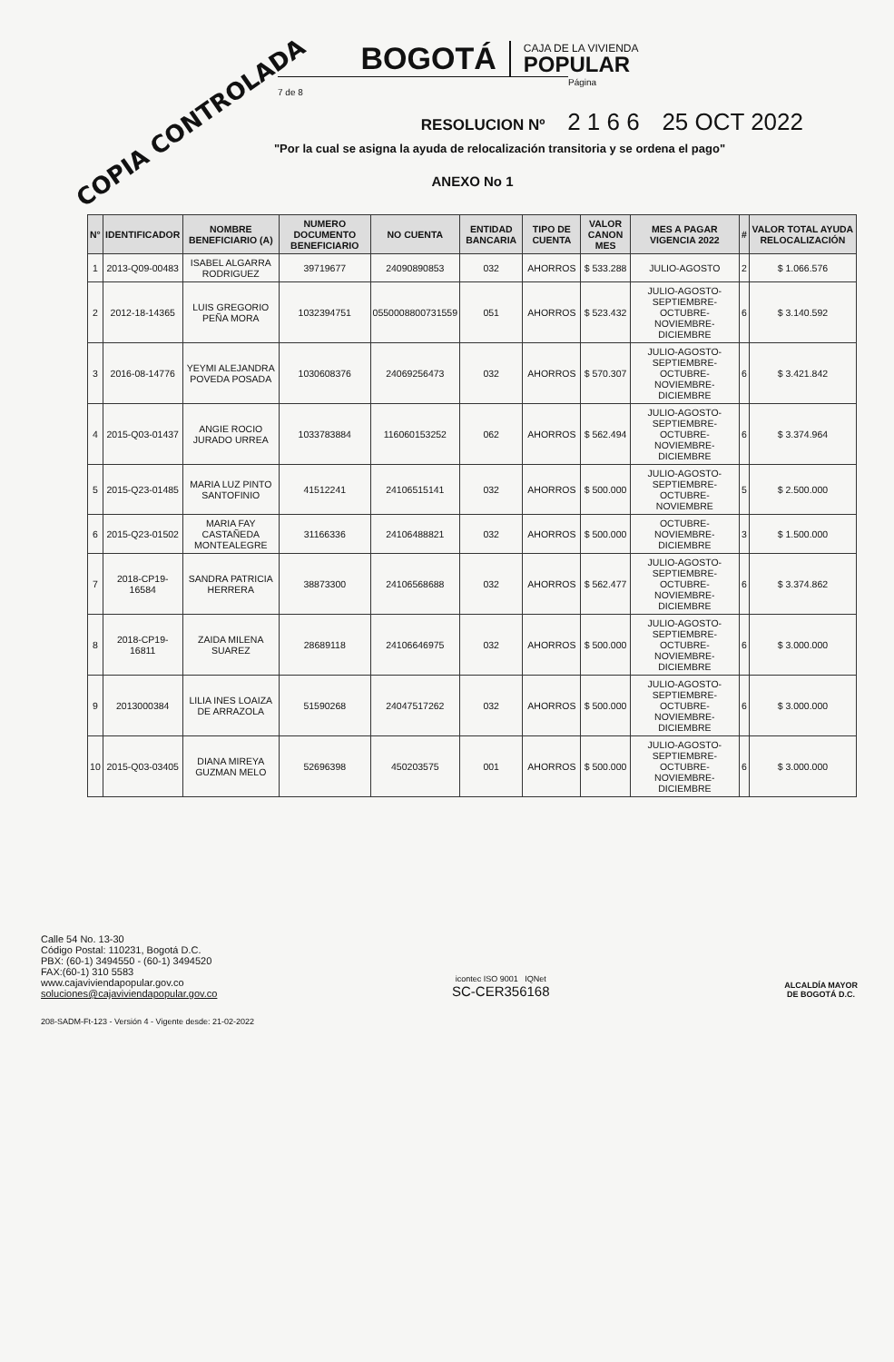COPIA CONTROLADA
BOGOTÁ
CAJA DE LA VIVIENDA
POPULAR
Página 7 de 8
RESOLUCION Nº 2 1 6 6 25 OCT 2022
"Por la cual se asigna la ayuda de relocalización transitoria y se ordena el pago"
ANEXO No 1
| N° | IDENTIFICADOR | NOMBRE BENEFICIARIO (A) | NUMERO DOCUMENTO BENEFICIARIO | NO CUENTA | ENTIDAD BANCARIA | TIPO DE CUENTA | VALOR CANON MES | MES A PAGAR VIGENCIA 2022 | # | VALOR TOTAL AYUDA RELOCALIZACIÓN |
| --- | --- | --- | --- | --- | --- | --- | --- | --- | --- | --- |
| 1 | 2013-Q09-00483 | ISABEL ALGARRA RODRIGUEZ | 39719677 | 24090890853 | 032 | AHORROS | $ 533.288 | JULIO-AGOSTO | 2 | $ 1.066.576 |
| 2 | 2012-18-14365 | LUIS GREGORIO PEÑA MORA | 1032394751 | 0550008800731559 | 051 | AHORROS | $ 523.432 | JULIO-AGOSTO-SEPTIEMBRE-OCTUBRE-NOVIEMBRE-DICIEMBRE | 6 | $ 3.140.592 |
| 3 | 2016-08-14776 | YEYMI ALEJANDRA POVEDA POSADA | 1030608376 | 24069256473 | 032 | AHORROS | $ 570.307 | JULIO-AGOSTO-SEPTIEMBRE-OCTUBRE-NOVIEMBRE-DICIEMBRE | 6 | $ 3.421.842 |
| 4 | 2015-Q03-01437 | ANGIE ROCIO JURADO URREA | 1033783884 | 116060153252 | 062 | AHORROS | $ 562.494 | JULIO-AGOSTO-SEPTIEMBRE-OCTUBRE-NOVIEMBRE-DICIEMBRE | 6 | $ 3.374.964 |
| 5 | 2015-Q23-01485 | MARIA LUZ PINTO SANTOFINIO | 41512241 | 24106515141 | 032 | AHORROS | $ 500.000 | JULIO-AGOSTO-SEPTIEMBRE-OCTUBRE-NOVIEMBRE | 5 | $ 2.500.000 |
| 6 | 2015-Q23-01502 | MARIA FAY CASTAÑEDA MONTEALEGRE | 31166336 | 24106488821 | 032 | AHORROS | $ 500.000 | OCTUBRE-NOVIEMBRE-DICIEMBRE | 3 | $ 1.500.000 |
| 7 | 2018-CP19-16584 | SANDRA PATRICIA HERRERA | 38873300 | 24106568688 | 032 | AHORROS | $ 562.477 | JULIO-AGOSTO-SEPTIEMBRE-OCTUBRE-NOVIEMBRE-DICIEMBRE | 6 | $ 3.374.862 |
| 8 | 2018-CP19-16811 | ZAIDA MILENA SUAREZ | 28689118 | 24106646975 | 032 | AHORROS | $ 500.000 | JULIO-AGOSTO-SEPTIEMBRE-OCTUBRE-NOVIEMBRE-DICIEMBRE | 6 | $ 3.000.000 |
| 9 | 2013000384 | LILIA INES LOAIZA DE ARRAZOLA | 51590268 | 24047517262 | 032 | AHORROS | $ 500.000 | JULIO-AGOSTO-SEPTIEMBRE-OCTUBRE-NOVIEMBRE-DICIEMBRE | 6 | $ 3.000.000 |
| 10 | 2015-Q03-03405 | DIANA MIREYA GUZMAN MELO | 52696398 | 450203575 | 001 | AHORROS | $ 500.000 | JULIO-AGOSTO-SEPTIEMBRE-OCTUBRE-NOVIEMBRE-DICIEMBRE | 6 | $ 3.000.000 |
Calle 54 No. 13-30
Código Postal: 110231, Bogotá D.C.
PBX: (60-1) 3494550 - (60-1) 3494520
FAX:(60-1) 310 5583
www.cajaviviendapopular.gov.co
soluciones@cajaviviendapopular.gov.co
icontec ISO 9001 IQNet
SC-CER356168
ALCALDÍA MAYOR
DE BOGOTÁ D.C.
208-SADM-Ft-123 - Versión 4 - Vigente desde: 21-02-2022